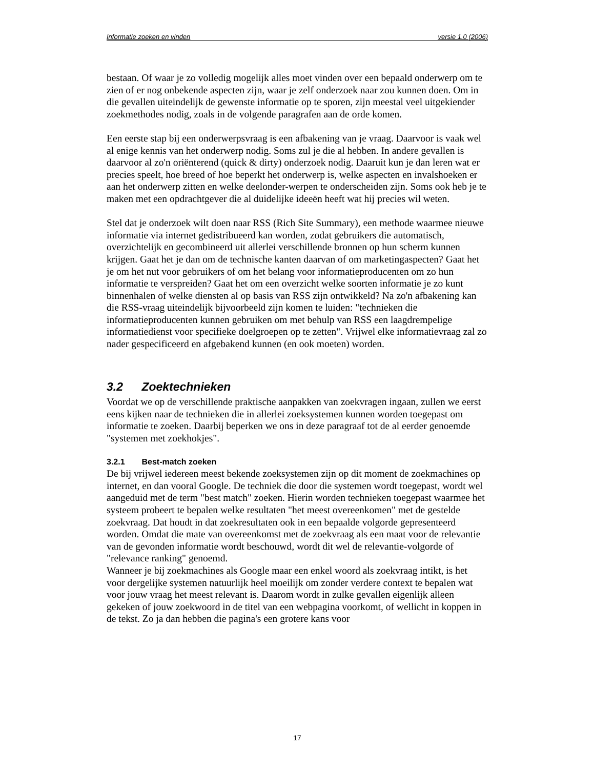Informatie zoeken en vinden versie 1.0 (2006)
bestaan. Of waar je zo volledig mogelijk alles moet vinden over een bepaald onderwerp om te zien of er nog onbekende aspecten zijn, waar je zelf onderzoek naar zou kunnen doen. Om in die gevallen uiteindelijk de gewenste informatie op te sporen, zijn meestal veel uitgekiender zoekmethodes nodig, zoals in de volgende paragrafen aan de orde komen.
Een eerste stap bij een onderwerpsvraag is een afbakening van je vraag. Daarvoor is vaak wel al enige kennis van het onderwerp nodig. Soms zul je die al hebben. In andere gevallen is daarvoor al zo'n oriënterend (quick & dirty) onderzoek nodig. Daaruit kun je dan leren wat er precies speelt, hoe breed of hoe beperkt het onderwerp is, welke aspecten en invalshoeken er aan het onderwerp zitten en welke deelonder-werpen te onderscheiden zijn. Soms ook heb je te maken met een opdrachtgever die al duidelijke ideeën heeft wat hij precies wil weten.
Stel dat je onderzoek wilt doen naar RSS (Rich Site Summary), een methode waarmee nieuwe informatie via internet gedistribueerd kan worden, zodat gebruikers die automatisch, overzichtelijk en gecombineerd uit allerlei verschillende bronnen op hun scherm kunnen krijgen. Gaat het je dan om de technische kanten daarvan of om marketingaspecten? Gaat het je om het nut voor gebruikers of om het belang voor informatieproducenten om zo hun informatie te verspreiden? Gaat het om een overzicht welke soorten informatie je zo kunt binnenhalen of welke diensten al op basis van RSS zijn ontwikkeld? Na zo'n afbakening kan die RSS-vraag uiteindelijk bijvoorbeeld zijn komen te luiden: "technieken die informatieproducenten kunnen gebruiken om met behulp van RSS een laagdrempelige informatiedienst voor specifieke doelgroepen op te zetten". Vrijwel elke informatievraag zal zo nader gespecificeerd en afgebakend kunnen (en ook moeten) worden.
3.2 Zoektechnieken
Voordat we op de verschillende praktische aanpakken van zoekvragen ingaan, zullen we eerst eens kijken naar de technieken die in allerlei zoeksystemen kunnen worden toegepast om informatie te zoeken. Daarbij beperken we ons in deze paragraaf tot de al eerder genoemde "systemen met zoekhokjes".
3.2.1 Best-match zoeken
De bij vrijwel iedereen meest bekende zoeksystemen zijn op dit moment de zoekmachines op internet, en dan vooral Google. De techniek die door die systemen wordt toegepast, wordt wel aangeduid met de term "best match" zoeken. Hierin worden technieken toegepast waarmee het systeem probeert te bepalen welke resultaten "het meest overeenkomen" met de gestelde zoekvraag. Dat houdt in dat zoekresultaten ook in een bepaalde volgorde gepresenteerd worden. Omdat die mate van overeenkomst met de zoekvraag als een maat voor de relevantie van de gevonden informatie wordt beschouwd, wordt dit wel de relevantie-volgorde of "relevance ranking" genoemd.
Wanneer je bij zoekmachines als Google maar een enkel woord als zoekvraag intikt, is het voor dergelijke systemen natuurlijk heel moeilijk om zonder verdere context te bepalen wat voor jouw vraag het meest relevant is. Daarom wordt in zulke gevallen eigenlijk alleen gekeken of jouw zoekwoord in de titel van een webpagina voorkomt, of wellicht in koppen in de tekst. Zo ja dan hebben die pagina's een grotere kans voor
17